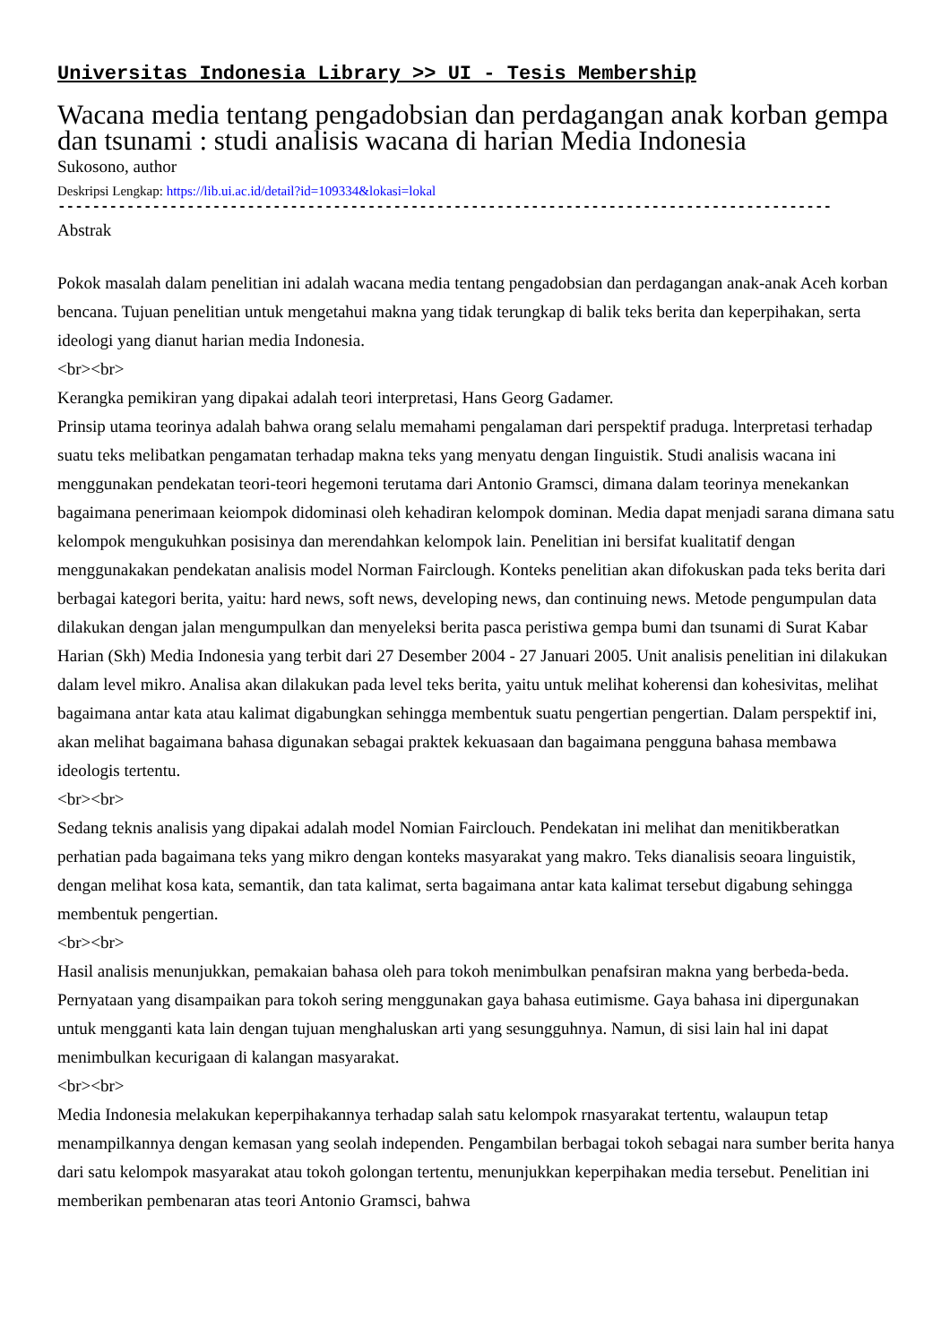Universitas Indonesia Library >> UI - Tesis Membership
Wacana media tentang pengadobsian dan perdagangan anak korban gempa dan tsunami : studi analisis wacana di harian Media Indonesia
Sukosono, author
Deskripsi Lengkap: https://lib.ui.ac.id/detail?id=109334&lokasi=lokal
------------------------------------------------------------------------------------------
Abstrak
Pokok masalah dalam penelitian ini adalah wacana media tentang pengadobsian dan perdagangan anak-anak Aceh korban bencana. Tujuan penelitian untuk mengetahui makna yang tidak terungkap di balik teks berita dan keperpihakan, serta ideologi yang dianut harian media Indonesia.
<br><br>
Kerangka pemikiran yang dipakai adalah teori interpretasi, Hans Georg Gadamer.
Prinsip utama teorinya adalah bahwa orang selalu memahami pengalaman dari perspektif praduga. lnterpretasi terhadap suatu teks melibatkan pengamatan terhadap makna teks yang menyatu dengan Iinguistik. Studi analisis wacana ini menggunakan pendekatan teori-teori hegemoni terutama dari Antonio Gramsci, dimana dalam teorinya menekankan bagaimana penerimaan keiompok didominasi oleh kehadiran kelompok dominan. Media dapat menjadi sarana dimana satu kelompok mengukuhkan posisinya dan merendahkan kelompok lain. Penelitian ini bersifat kualitatif dengan menggunakakan pendekatan analisis model Norman Fairclough. Konteks penelitian akan difokuskan pada teks berita dari berbagai kategori berita, yaitu: hard news, soft news, developing news, dan continuing news. Metode pengumpulan data dilakukan dengan jalan mengumpulkan dan menyeleksi berita pasca peristiwa gempa bumi dan tsunami di Surat Kabar Harian (Skh) Media Indonesia yang terbit dari 27 Desember 2004 - 27 Januari 2005. Unit analisis penelitian ini dilakukan dalam level mikro. Analisa akan dilakukan pada level teks berita, yaitu untuk melihat koherensi dan kohesivitas, melihat bagaimana antar kata atau kalimat digabungkan sehingga membentuk suatu pengertian pengertian. Dalam perspektif ini, akan melihat bagaimana bahasa digunakan sebagai praktek kekuasaan dan bagaimana pengguna bahasa membawa ideologis tertentu.
<br><br>
Sedang teknis analisis yang dipakai adalah model Nomian Fairclouch. Pendekatan ini melihat dan menitikberatkan perhatian pada bagaimana teks yang mikro dengan konteks masyarakat yang makro. Teks dianalisis seoara linguistik, dengan melihat kosa kata, semantik, dan tata kalimat, serta bagaimana antar kata kalimat tersebut digabung sehingga membentuk pengertian.
<br><br>
Hasil analisis menunjukkan, pemakaian bahasa oleh para tokoh menimbulkan penafsiran makna yang berbeda-beda. Pernyataan yang disampaikan para tokoh sering menggunakan gaya bahasa eutimisme. Gaya bahasa ini dipergunakan untuk mengganti kata lain dengan tujuan menghaluskan arti yang sesungguhnya. Namun, di sisi lain hal ini dapat menimbulkan kecurigaan di kalangan masyarakat.
<br><br>
Media Indonesia melakukan keperpihakannya terhadap salah satu kelompok rnasyarakat tertentu, walaupun tetap menampilkannya dengan kemasan yang seolah independen. Pengambilan berbagai tokoh sebagai nara sumber berita hanya dari satu kelompok masyarakat atau tokoh golongan tertentu, menunjukkan keperpihakan media tersebut. Penelitian ini memberikan pembenaran atas teori Antonio Gramsci, bahwa